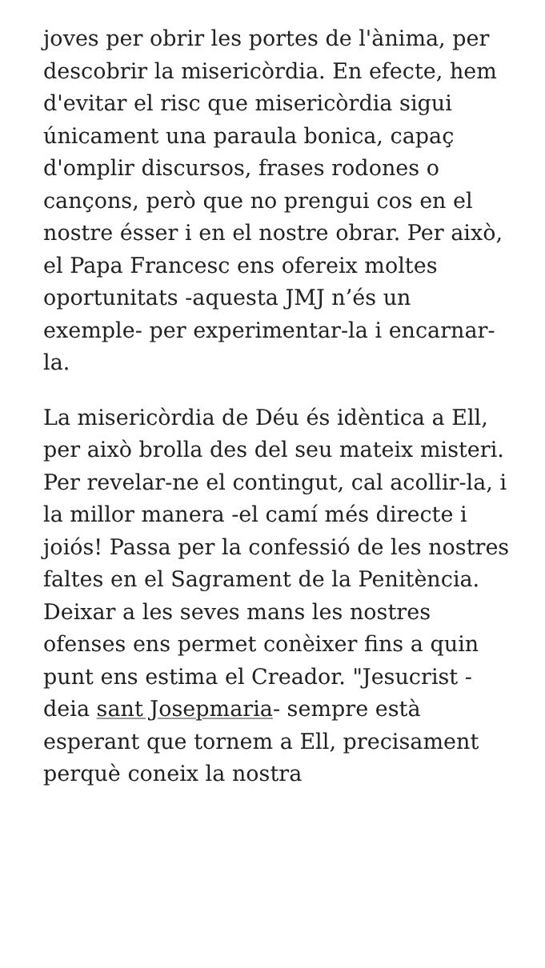joves per obrir les portes de l'ànima, per descobrir la misericòrdia. En efecte, hem d'evitar el risc que misericòrdia sigui únicament una paraula bonica, capaç d'omplir discursos, frases rodones o cançons, però que no prengui cos en el nostre ésser i en el nostre obrar. Per això, el Papa Francesc ens ofereix moltes oportunitats -aquesta JMJ n’és un exemple- per experimentar-la i encarnar-la.
La misericòrdia de Déu és idèntica a Ell, per això brolla des del seu mateix misteri. Per revelar-ne el contingut, cal acollir-la, i la millor manera -el camí més directe i joiós! Passa per la confessió de les nostres faltes en el Sagrament de la Penitència. Deixar a les seves mans les nostres ofenses ens permet conèixer fins a quin punt ens estima el Creador. "Jesucrist -deia sant Josepmaria- sempre està esperant que tornem a Ell, precisament perquè coneix la nostra